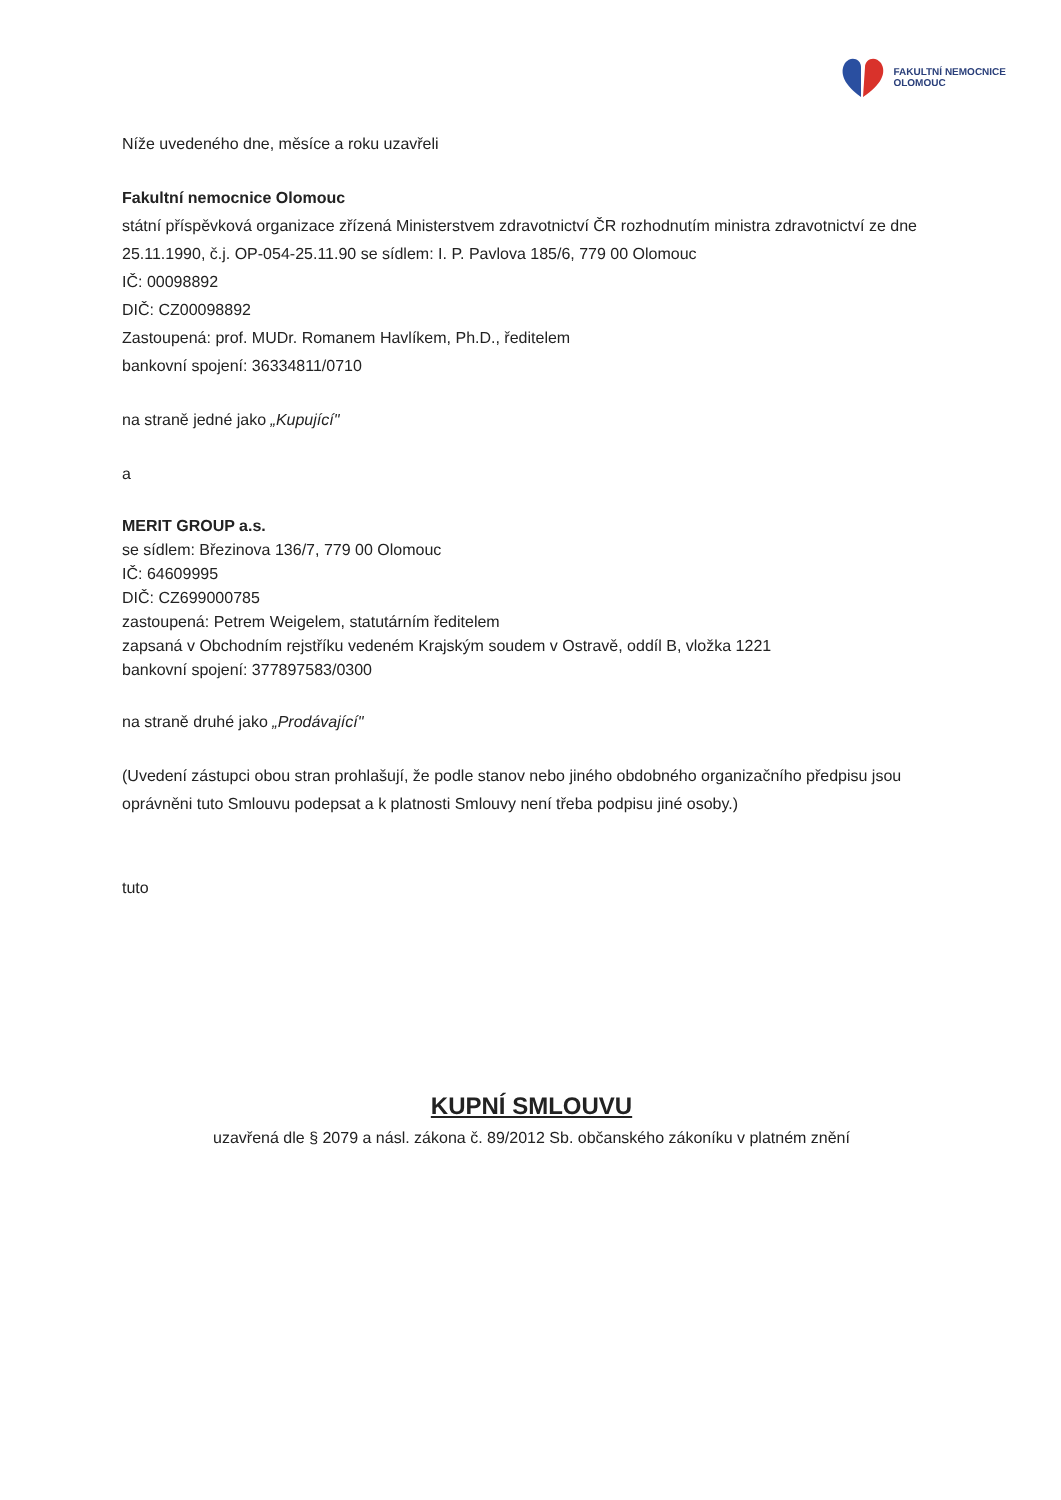FAKULTNÍ NEMOCNICE
OLOMOUC
Níže uvedeného dne, měsíce a roku uzavřeli
Fakultní nemocnice Olomouc
státní příspěvková organizace zřízená Ministerstvem zdravotnictví ČR rozhodnutím ministra zdravotnictví ze dne 25.11.1990, č.j. OP-054-25.11.90 se sídlem: I. P. Pavlova 185/6, 779 00 Olomouc
IČ: 00098892
DIČ: CZ00098892
Zastoupená: prof. MUDr. Romanem Havlíkem, Ph.D., ředitelem
bankovní spojení: 36334811/0710
na straně jedné jako „Kupující"
a
MERIT GROUP a.s.
se sídlem: Březinova 136/7, 779 00 Olomouc
IČ: 64609995
DIČ: CZ699000785
zastoupená: Petrem Weigelem, statutárním ředitelem
zapsaná v Obchodním rejstříku vedeném Krajským soudem v Ostravě, oddíl B, vložka 1221
bankovní spojení: 377897583/0300
na straně druhé jako „Prodávající"
(Uvedení zástupci obou stran prohlašují, že podle stanov nebo jiného obdobného organizačního předpisu jsou oprávněni tuto Smlouvu podepsat a k platnosti Smlouvy není třeba podpisu jiné osoby.)
tuto
KUPNÍ SMLOUVU
uzavřená dle § 2079 a násl. zákona č. 89/2012 Sb. občanského zákoníku v platném znění